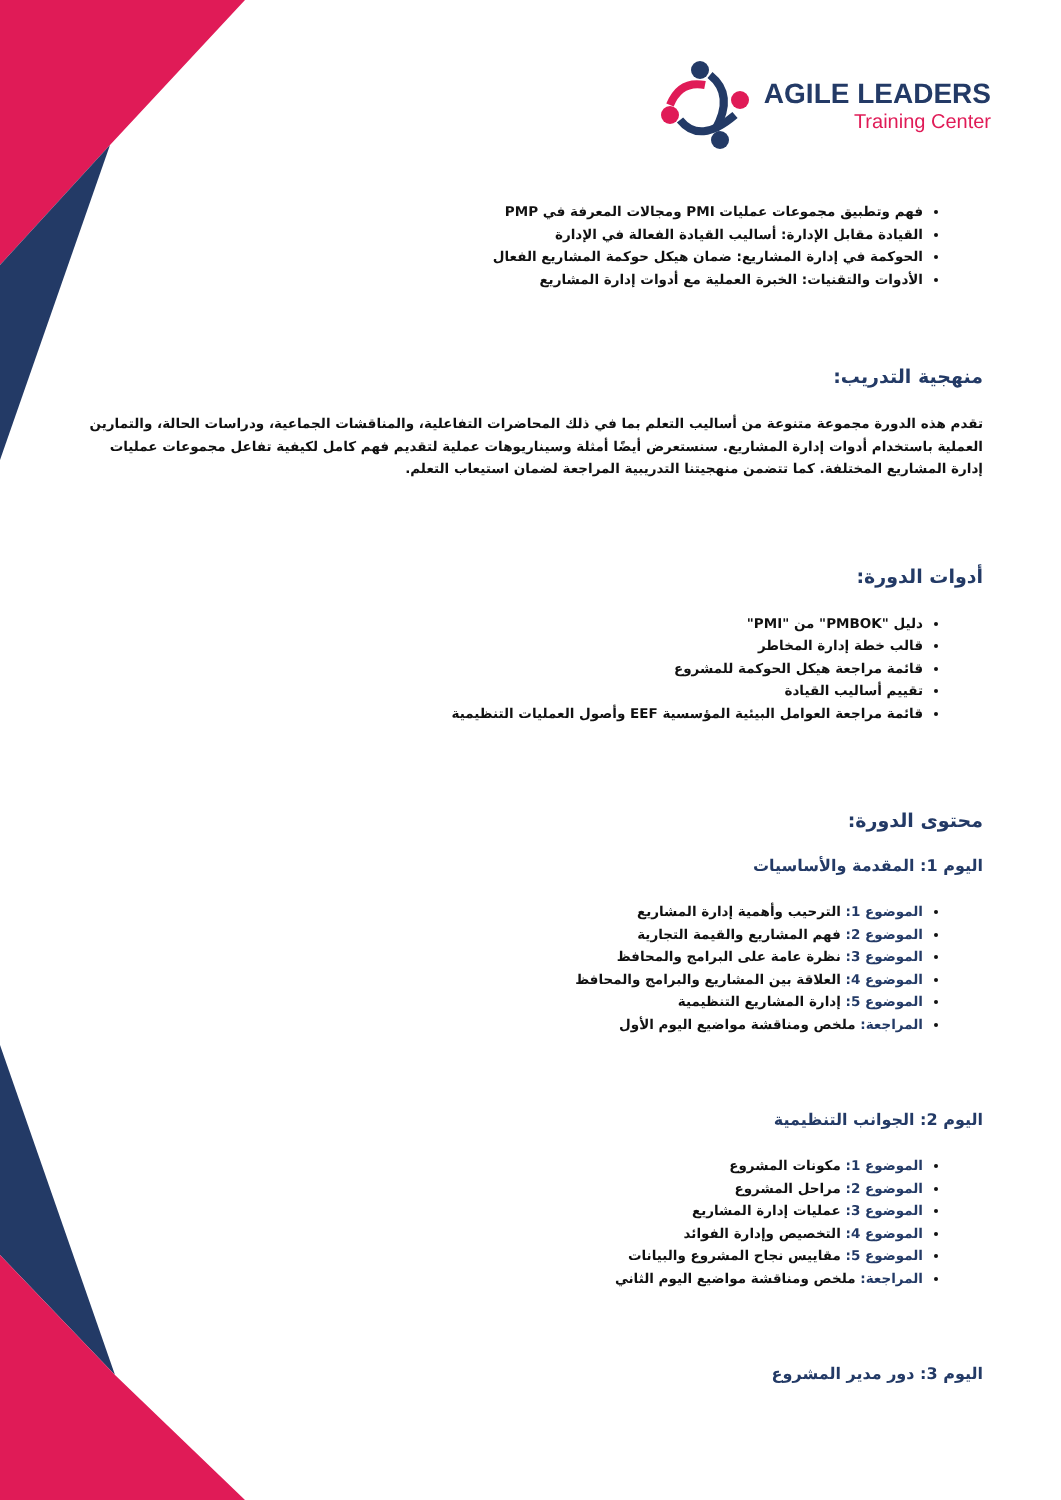AGILE LEADERS
Training Center
فهم وتطبيق مجموعات عمليات PMI ومجالات المعرفة في PMP
القيادة مقابل الإدارة: أساليب القيادة الفعالة في الإدارة
الحوكمة في إدارة المشاريع: ضمان هيكل حوكمة المشاريع الفعال
الأدوات والتقنيات: الخبرة العملية مع أدوات إدارة المشاريع
منهجية التدريب:
تقدم هذه الدورة مجموعة متنوعة من أساليب التعلم بما في ذلك المحاضرات التفاعلية، والمناقشات الجماعية، ودراسات الحالة، والتمارين العملية باستخدام أدوات إدارة المشاريع. سنستعرض أيضًا أمثلة وسيناريوهات عملية لتقديم فهم كامل لكيفية تفاعل مجموعات عمليات إدارة المشاريع المختلفة. كما تتضمن منهجيتنا التدريبية المراجعة لضمان استيعاب التعلم.
أدوات الدورة:
دليل "PMBOK" من "PMI"
قالب خطة إدارة المخاطر
قائمة مراجعة هيكل الحوكمة للمشروع
تقييم أساليب القيادة
قائمة مراجعة العوامل البيئية المؤسسية EEF وأصول العمليات التنظيمية
محتوى الدورة:
اليوم 1: المقدمة والأساسيات
الموضوع 1: الترحيب وأهمية إدارة المشاريع
الموضوع 2: فهم المشاريع والقيمة التجارية
الموضوع 3: نظرة عامة على البرامج والمحافظ
الموضوع 4: العلاقة بين المشاريع والبرامج والمحافظ
الموضوع 5: إدارة المشاريع التنظيمية
المراجعة: ملخص ومناقشة مواضيع اليوم الأول
اليوم 2: الجوانب التنظيمية
الموضوع 1: مكونات المشروع
الموضوع 2: مراحل المشروع
الموضوع 3: عمليات إدارة المشاريع
الموضوع 4: التخصيص وإدارة الفوائد
الموضوع 5: مقاييس نجاح المشروع والبيانات
المراجعة: ملخص ومناقشة مواضيع اليوم الثاني
اليوم 3: دور مدير المشروع